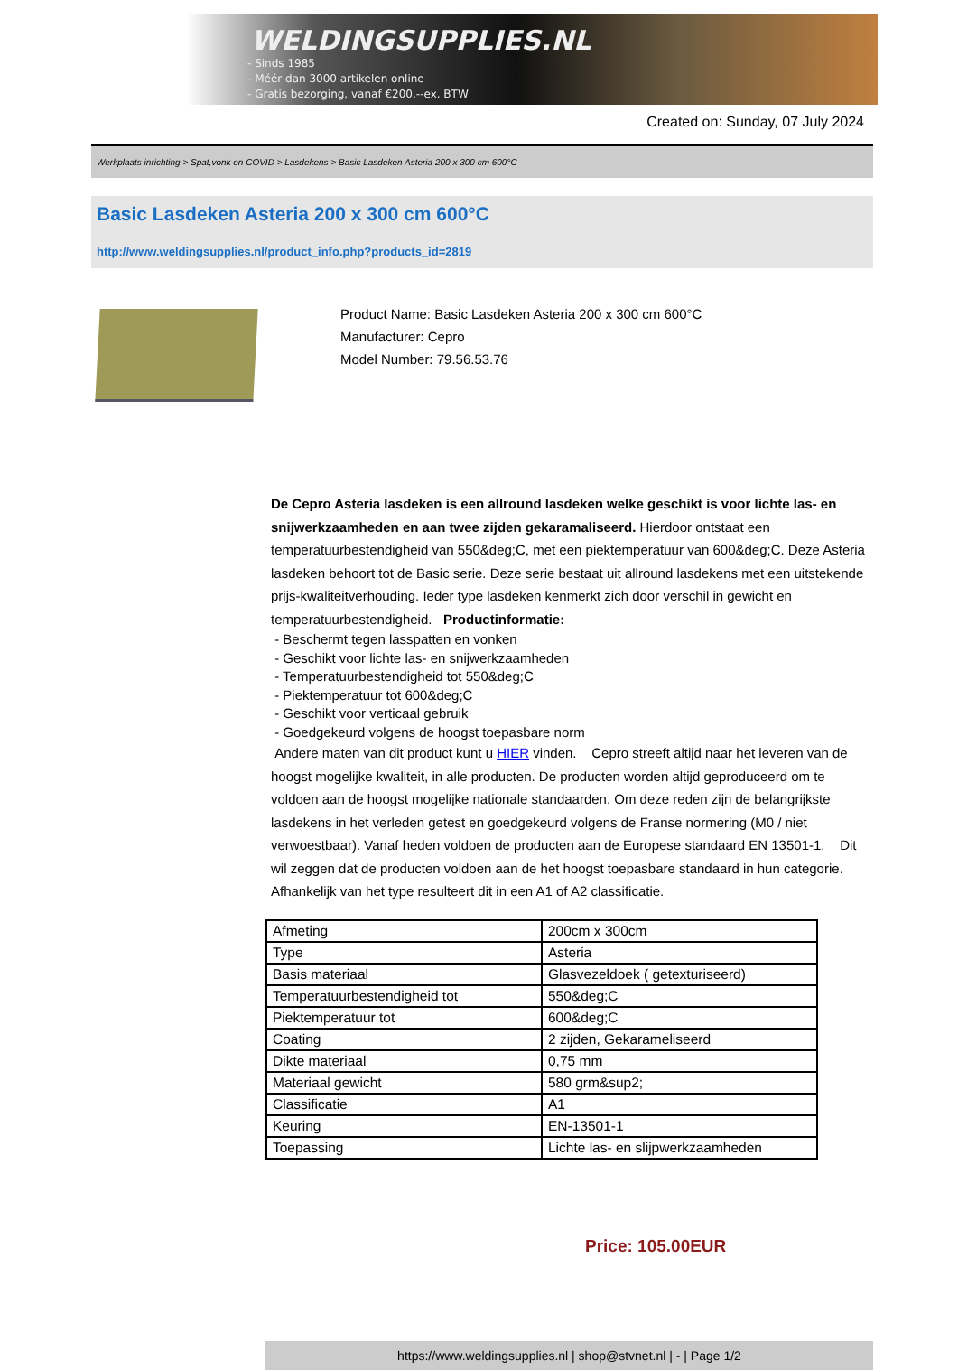WELDINGSUPPLIES.NL
- Sinds 1985
- Méér dan 3000 artikelen online
- Gratis bezorging, vanaf €200,--ex. BTW
Created on: Sunday, 07 July 2024
Werkplaats inrichting > Spat,vonk en COVID > Lasdekens > Basic Lasdeken Asteria 200 x 300 cm 600°C
Basic Lasdeken Asteria 200 x 300 cm 600°C
http://www.weldingsupplies.nl/product_info.php?products_id=2819
Product Name: Basic Lasdeken Asteria 200 x 300 cm 600°C
Manufacturer: Cepro
Model Number: 79.56.53.76
De Cepro Asteria lasdeken is een allround lasdeken welke geschikt is voor lichte las- en snijwerkzaamheden en aan twee zijden gekaramaliseerd. Hierdoor ontstaat een temperatuurbestendigheid van 550&deg;C, met een piektemperatuur van 600&deg;C. Deze Asteria lasdeken behoort tot de Basic serie. Deze serie bestaat uit allround lasdekens met een uitstekende prijs-kwaliteitverhouding. Ieder type lasdeken kenmerkt zich door verschil in gewicht en temperatuurbestendigheid. Productinformatie:
- Beschermt tegen lasspatten en vonken
- Geschikt voor lichte las- en snijwerkzaamheden
- Temperatuurbestendigheid tot 550&deg;C
- Piektemperatuur tot 600&deg;C
- Geschikt voor verticaal gebruik
- Goedgekeurd volgens de hoogst toepasbare norm
Andere maten van dit product kunt u HIER vinden. Cepro streeft altijd naar het leveren van de hoogst mogelijke kwaliteit, in alle producten. De producten worden altijd geproduceerd om te voldoen aan de hoogst mogelijke nationale standaarden. Om deze reden zijn de belangrijkste lasdekens in het verleden getest en goedgekeurd volgens de Franse normering (M0 / niet verwoestbaar). Vanaf heden voldoen de producten aan de Europese standaard EN 13501-1. Dit wil zeggen dat de producten voldoen aan de het hoogst toepasbare standaard in hun categorie. Afhankelijk van het type resulteert dit in een A1 of A2 classificatie.
| Afmeting | 200cm x 300cm |
| Type | Asteria |
| Basis materiaal | Glasvezeldoek ( getexturiseerd) |
| Temperatuurbestendigheid tot | 550&deg;C |
| Piektemperatuur tot | 600&deg;C |
| Coating | 2 zijden, Gekarameliseerd |
| Dikte materiaal | 0,75 mm |
| Materiaal gewicht | 580 grm&sup2; |
| Classificatie | A1 |
| Keuring | EN-13501-1 |
| Toepassing | Lichte las- en slijpwerkzaamheden |
Price: 105.00EUR
https://www.weldingsupplies.nl | shop@stvnet.nl | - | Page 1/2